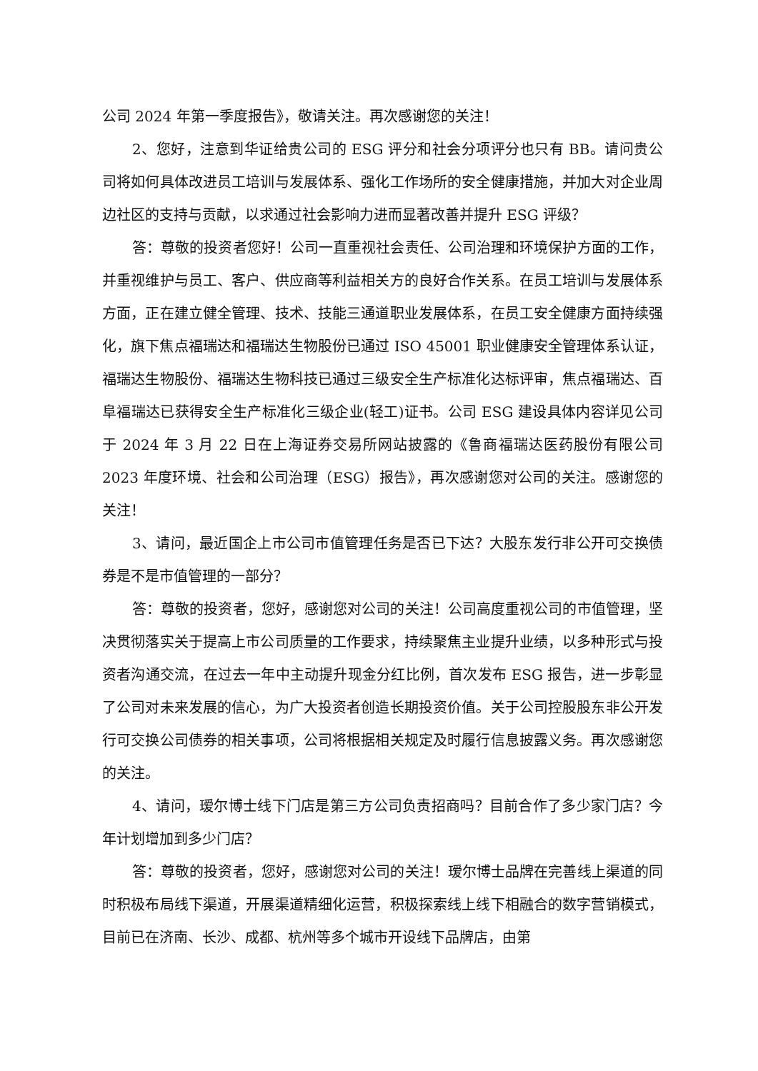公司 2024 年第一季度报告》，敬请关注。再次感谢您的关注！
2、您好，注意到华证给贵公司的 ESG 评分和社会分项评分也只有 BB。请问贵公司将如何具体改进员工培训与发展体系、强化工作场所的安全健康措施，并加大对企业周边社区的支持与贡献，以求通过社会影响力进而显著改善并提升 ESG 评级？
答：尊敬的投资者您好！公司一直重视社会责任、公司治理和环境保护方面的工作，并重视维护与员工、客户、供应商等利益相关方的良好合作关系。在员工培训与发展体系方面，正在建立健全管理、技术、技能三通道职业发展体系，在员工安全健康方面持续强化，旗下焦点福瑞达和福瑞达生物股份已通过 ISO 45001 职业健康安全管理体系认证，福瑞达生物股份、福瑞达生物科技已通过三级安全生产标准化达标评审，焦点福瑞达、百阜福瑞达已获得安全生产标准化三级企业(轻工)证书。公司 ESG 建设具体内容详见公司于 2024 年 3 月 22 日在上海证券交易所网站披露的《鲁商福瑞达医药股份有限公司 2023 年度环境、社会和公司治理（ESG）报告》，再次感谢您对公司的关注。感谢您的关注！
3、请问，最近国企上市公司市值管理任务是否已下达？大股东发行非公开可交换债券是不是市值管理的一部分？
答：尊敬的投资者，您好，感谢您对公司的关注！公司高度重视公司的市值管理，坚决贯彻落实关于提高上市公司质量的工作要求，持续聚焦主业提升业绩，以多种形式与投资者沟通交流，在过去一年中主动提升现金分红比例，首次发布 ESG 报告，进一步彰显了公司对未来发展的信心，为广大投资者创造长期投资价值。关于公司控股股东非公开发行可交换公司债券的相关事项，公司将根据相关规定及时履行信息披露义务。再次感谢您的关注。
4、请问，瑷尔博士线下门店是第三方公司负责招商吗？目前合作了多少家门店？今年计划增加到多少门店？
答：尊敬的投资者，您好，感谢您对公司的关注！瑷尔博士品牌在完善线上渠道的同时积极布局线下渠道，开展渠道精细化运营，积极探索线上线下相融合的数字营销模式，目前已在济南、长沙、成都、杭州等多个城市开设线下品牌店，由第